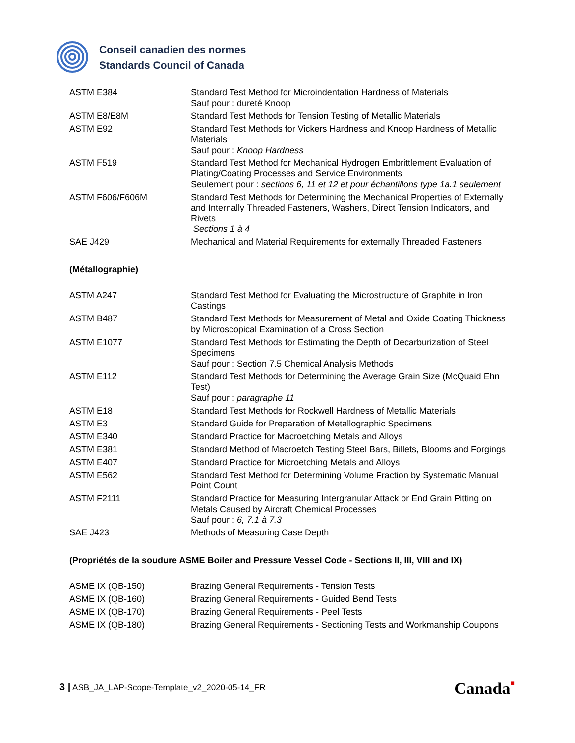Conseil canadien des normes
Standards Council of Canada
| ASTM E384 | Standard Test Method for Microindentation Hardness of Materials Sauf pour : dureté Knoop |
| ASTM E8/E8M | Standard Test Methods for Tension Testing of Metallic Materials |
| ASTM E92 | Standard Test Methods for Vickers Hardness and Knoop Hardness of Metallic Materials Sauf pour : Knoop Hardness |
| ASTM F519 | Standard Test Method for Mechanical Hydrogen Embrittlement Evaluation of Plating/Coating Processes and Service Environments Seulement pour : sections 6, 11 et 12 et pour échantillons type 1a.1 seulement |
| ASTM F606/F606M | Standard Test Methods for Determining the Mechanical Properties of Externally and Internally Threaded Fasteners, Washers, Direct Tension Indicators, and Rivets Sections 1 à 4 |
| SAE J429 | Mechanical and Material Requirements for externally Threaded Fasteners |
(Métallographie)
| ASTM A247 | Standard Test Method for Evaluating the Microstructure of Graphite in Iron Castings |
| ASTM B487 | Standard Test Methods for Measurement of Metal and Oxide Coating Thickness by Microscopical Examination of a Cross Section |
| ASTM E1077 | Standard Test Methods for Estimating the Depth of Decarburization of Steel Specimens Sauf pour : Section 7.5 Chemical Analysis Methods |
| ASTM E112 | Standard Test Methods for Determining the Average Grain Size (McQuaid Ehn Test) Sauf pour : paragraphe 11 |
| ASTM E18 | Standard Test Methods for Rockwell Hardness of Metallic Materials |
| ASTM E3 | Standard Guide for Preparation of Metallographic Specimens |
| ASTM E340 | Standard Practice for Macroetching Metals and Alloys |
| ASTM E381 | Standard Method of Macroetch Testing Steel Bars, Billets, Blooms and Forgings |
| ASTM E407 | Standard Practice for Microetching Metals and Alloys |
| ASTM E562 | Standard Test Method for Determining Volume Fraction by Systematic Manual Point Count |
| ASTM F2111 | Standard Practice for Measuring Intergranular Attack or End Grain Pitting on Metals Caused by Aircraft Chemical Processes Sauf pour : 6, 7.1 à 7.3 |
| SAE J423 | Methods of Measuring Case Depth |
(Propriétés de la soudure ASME Boiler and Pressure Vessel Code - Sections II, III, VIII and IX)
| ASME IX (QB-150) | Brazing General Requirements - Tension Tests |
| ASME IX (QB-160) | Brazing General Requirements - Guided Bend Tests |
| ASME IX (QB-170) | Brazing General Requirements - Peel Tests |
| ASME IX (QB-180) | Brazing General Requirements - Sectioning Tests and Workmanship Coupons |
3 | ASB_JA_LAP-Scope-Template_v2_2020-05-14_FR
Canada■